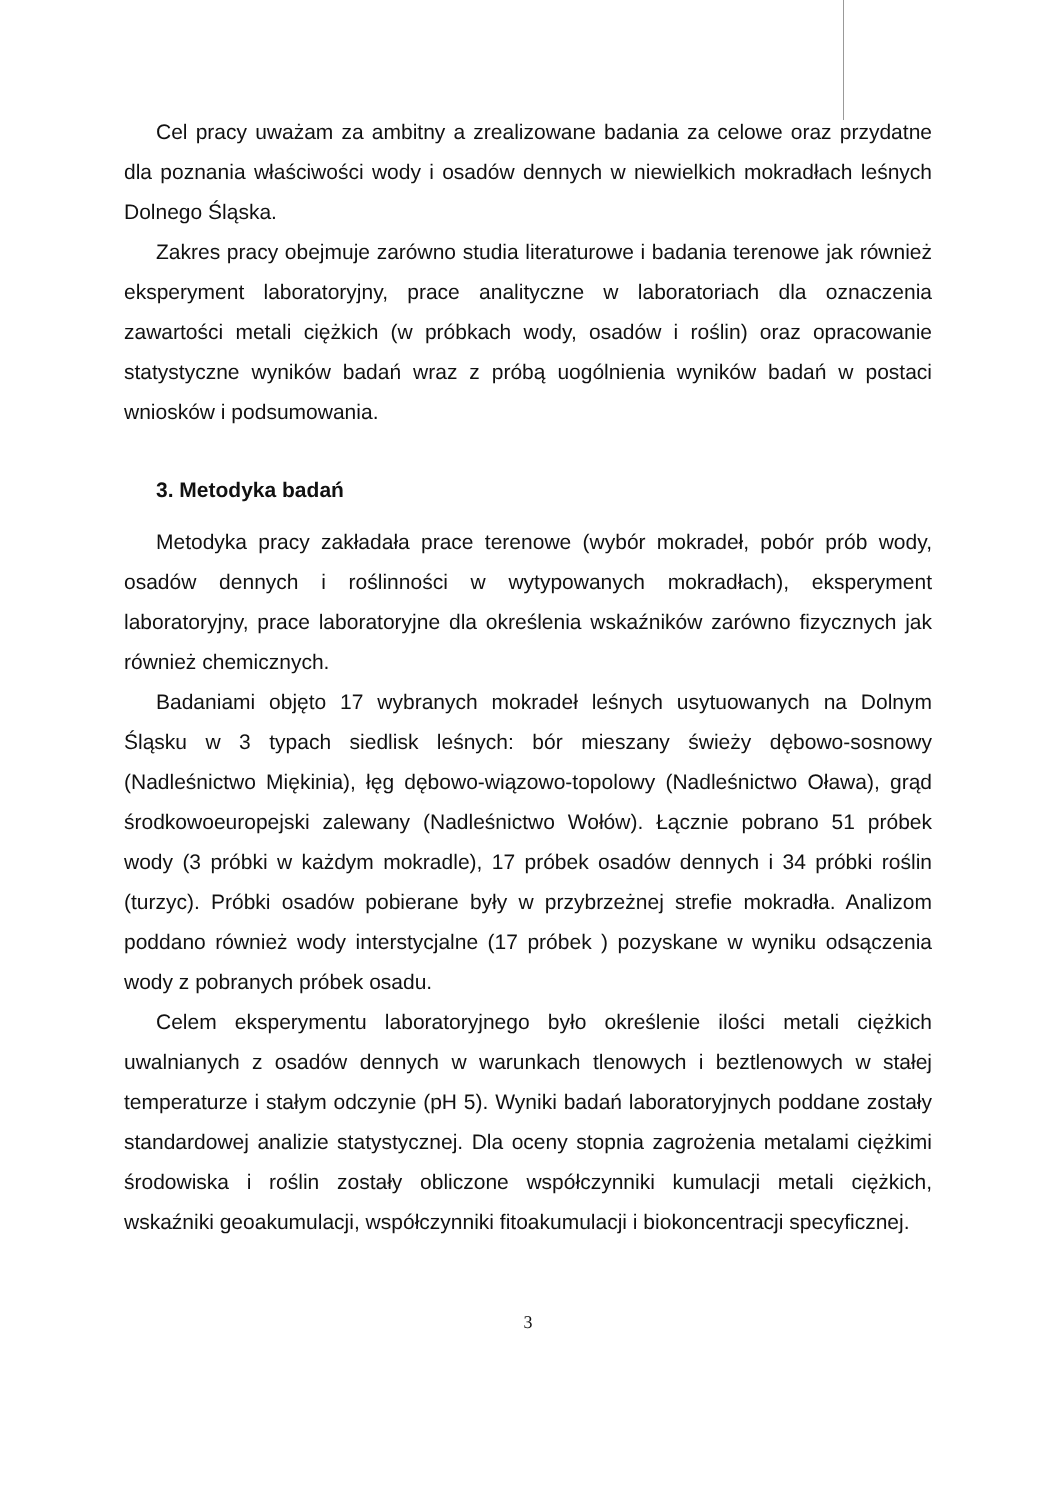Cel pracy uważam za ambitny a zrealizowane badania za celowe oraz przydatne dla poznania właściwości wody i osadów dennych w niewielkich mokradłach leśnych Dolnego Śląska.
Zakres pracy obejmuje zarówno studia literaturowe i badania terenowe jak również eksperyment laboratoryjny, prace analityczne w laboratoriach dla oznaczenia zawartości metali ciężkich (w próbkach wody, osadów i roślin) oraz opracowanie statystyczne wyników badań wraz z próbą uogólnienia wyników badań w postaci wniosków i podsumowania.
3. Metodyka badań
Metodyka pracy zakładała prace terenowe (wybór mokradeł, pobór prób wody, osadów dennych i roślinności w wytypowanych mokradłach), eksperyment laboratoryjny, prace laboratoryjne dla określenia wskaźników zarówno fizycznych jak również chemicznych.
Badaniami objęto 17 wybranych mokradeł leśnych usytuowanych na Dolnym Śląsku w 3 typach siedlisk leśnych: bór mieszany świeży dębowo-sosnowy (Nadleśnictwo Miękinia), łęg dębowo-wiązowo-topolowy (Nadleśnictwo Oława), grąd środkowoeuropejski zalewany (Nadleśnictwo Wołów). Łącznie pobrano 51 próbek wody (3 próbki w każdym mokradle), 17 próbek osadów dennych i 34 próbki roślin (turzyc). Próbki osadów pobierane były w przybrzeżnej strefie mokradła. Analizom poddano również wody interstycjalne (17 próbek ) pozyskane w wyniku odsączenia wody z pobranych próbek osadu.
Celem eksperymentu laboratoryjnego było określenie ilości metali ciężkich uwalnianych z osadów dennych w warunkach tlenowych i beztlenowych w stałej temperaturze i stałym odczynie (pH 5). Wyniki badań laboratoryjnych poddane zostały standardowej analizie statystycznej. Dla oceny stopnia zagrożenia metalami ciężkimi środowiska i roślin zostały obliczone współczynniki kumulacji metali ciężkich, wskaźniki geoakumulacji, współczynniki fitoakumulacji i biokoncentracji specyficznej.
3